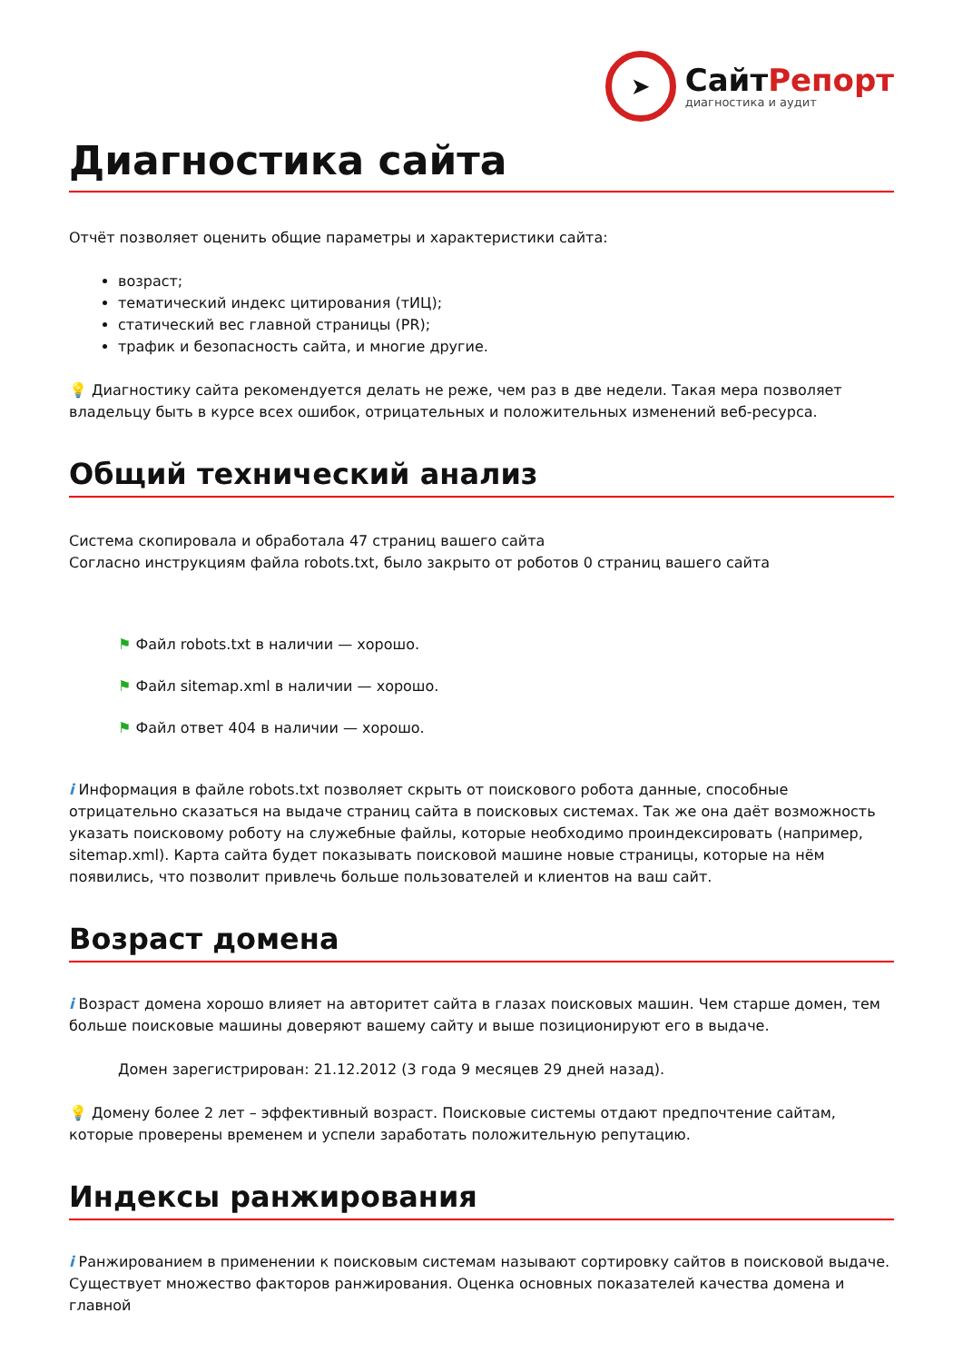➤
СайтРепорт
диагностика и аудит
Диагностика сайта
Отчёт позволяет оценить общие параметры и характеристики сайта:
возраст;
тематический индекс цитирования (тИЦ);
статический вес главной страницы (PR);
трафик и безопасность сайта, и многие другие.
💡 Диагностику сайта рекомендуется делать не реже, чем раз в две недели. Такая мера позволяет владельцу быть в курсе всех ошибок, отрицательных и положительных изменений веб-ресурса.
Общий технический анализ
Система скопировала и обработала 47 страниц вашего сайта
Согласно инструкциям файла robots.txt, было закрыто от роботов 0 страниц вашего сайта
⚑ Файл robots.txt в наличии — хорошо.
⚑ Файл sitemap.xml в наличии — хорошо.
⚑ Файл ответ 404 в наличии — хорошо.
i Информация в файле robots.txt позволяет скрыть от поискового робота данные, способные отрицательно сказаться на выдаче страниц сайта в поисковых системах. Так же она даёт возможность указать поисковому роботу на служебные файлы, которые необходимо проиндексировать (например, sitemap.xml). Карта сайта будет показывать поисковой машине новые страницы, которые на нём появились, что позволит привлечь больше пользователей и клиентов на ваш сайт.
Возраст домена
i Возраст домена хорошо влияет на авторитет сайта в глазах поисковых машин. Чем старше домен, тем больше поисковые машины доверяют вашему сайту и выше позиционируют его в выдаче.
Домен зарегистрирован: 21.12.2012 (3 года 9 месяцев 29 дней назад).
💡 Домену более 2 лет – эффективный возраст. Поисковые системы отдают предпочтение сайтам, которые проверены временем и успели заработать положительную репутацию.
Индексы ранжирования
i Ранжированием в применении к поисковым системам называют сортировку сайтов в поисковой выдаче. Существует множество факторов ранжирования. Оценка основных показателей качества домена и главной